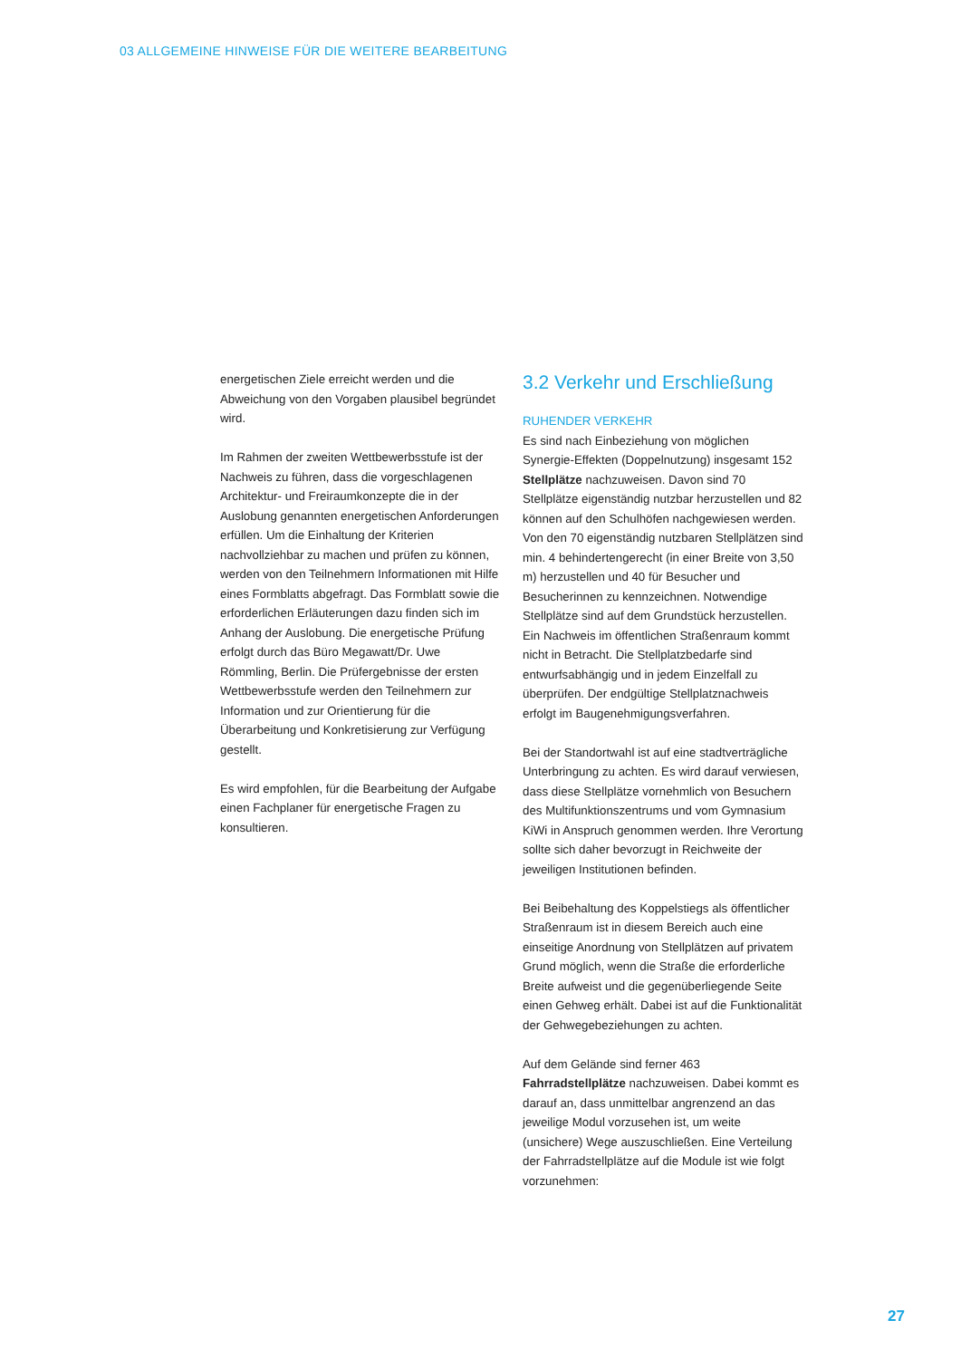03 ALLGEMEINE HINWEISE FÜR DIE WEITERE BEARBEITUNG
energetischen Ziele erreicht werden und die Abweichung von den Vorgaben plausibel begründet wird.
Im Rahmen der zweiten Wettbewerbsstufe ist der Nachweis zu führen, dass die vorgeschlagenen Architektur- und Freiraumkonzepte die in der Auslobung genannten energetischen Anforderungen erfüllen. Um die Einhaltung der Kriterien nachvollziehbar zu machen und prüfen zu können, werden von den Teilnehmern Informationen mit Hilfe eines Formblatts abgefragt. Das Formblatt sowie die erforderlichen Erläuterungen dazu finden sich im Anhang der Auslobung. Die energetische Prüfung erfolgt durch das Büro Megawatt/Dr. Uwe Römmling, Berlin. Die Prüfergebnisse der ersten Wettbewerbsstufe werden den Teilnehmern zur Information und zur Orientierung für die Überarbeitung und Konkretisierung zur Verfügung gestellt.
Es wird empfohlen, für die Bearbeitung der Aufgabe einen Fachplaner für energetische Fragen zu konsultieren.
3.2 Verkehr und Erschließung
RUHENDER VERKEHR
Es sind nach Einbeziehung von möglichen Synergie-Effekten (Doppelnutzung) insgesamt 152 Stellplätze nachzuweisen. Davon sind 70 Stellplätze eigenständig nutzbar herzustellen und 82 können auf den Schulhöfen nachgewiesen werden. Von den 70 eigenständig nutzbaren Stellplätzen sind min. 4 behindertengerecht (in einer Breite von 3,50 m) herzustellen und 40 für Besucher und Besucherinnen zu kennzeichnen. Notwendige Stellplätze sind auf dem Grundstück herzustellen. Ein Nachweis im öffentlichen Straßenraum kommt nicht in Betracht. Die Stellplatzbedarfe sind entwurfsabhängig und in jedem Einzelfall zu überprüfen. Der endgültige Stellplatznachweis erfolgt im Baugenehmigungsverfahren.
Bei der Standortwahl ist auf eine stadtverträgliche Unterbringung zu achten. Es wird darauf verwiesen, dass diese Stellplätze vornehmlich von Besuchern des Multifunktionszentrums und vom Gymnasium KiWi in Anspruch genommen werden. Ihre Verortung sollte sich daher bevorzugt in Reichweite der jeweiligen Institutionen befinden.
Bei Beibehaltung des Koppelstiegs als öffentlicher Straßenraum ist in diesem Bereich auch eine einseitige Anordnung von Stellplätzen auf privatem Grund möglich, wenn die Straße die erforderliche Breite aufweist und die gegenüberliegende Seite einen Gehweg erhält. Dabei ist auf die Funktionalität der Gehwegebeziehungen zu achten.
Auf dem Gelände sind ferner 463 Fahrradstellplätze nachzuweisen. Dabei kommt es darauf an, dass unmittelbar angrenzend an das jeweilige Modul vorzusehen ist, um weite (unsichere) Wege auszuschließen. Eine Verteilung der Fahrradstellplätze auf die Module ist wie folgt vorzunehmen:
27